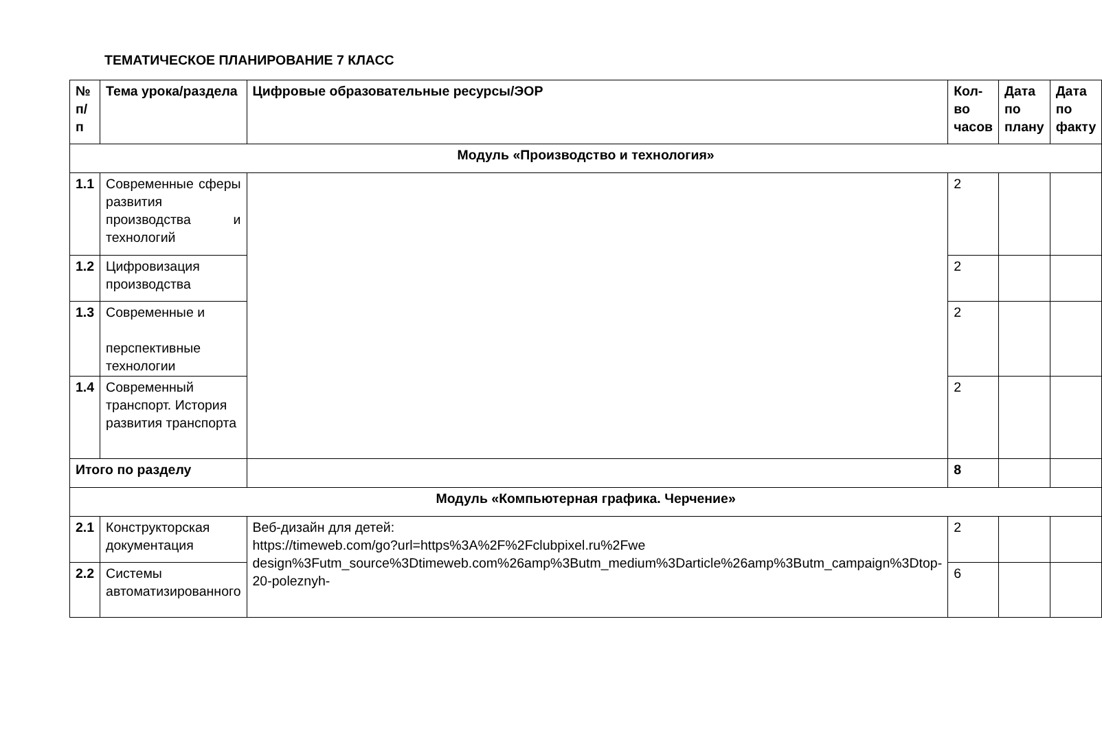ТЕМАТИЧЕСКОЕ ПЛАНИРОВАНИЕ 7 КЛАСС
| № п/ п | Тема урока/раздела | Цифровые образовательные ресурсы/ЭОР | Кол-во часов | Дата по плану | Дата по факту |
| --- | --- | --- | --- | --- | --- |
| Модуль «Производство и технология» | | | | | |
| 1.1 | Современные сферы развития производства и технологий | | 2 | | |
| 1.2 | Цифровизация производства | | 2 | | |
| 1.3 | Современные и перспективные технологии | | 2 | | |
| 1.4 | Современный транспорт. История развития транспорта | | 2 | | |
| Итого по разделу | | | 8 | | |
| Модуль «Компьютерная графика. Черчение» | | | | | |
| 2.1 | Конструкторская документация | Веб-дизайн для детей: https://timeweb.com/go?url=https%3A%2F%2Fclubpixel.ru%2Fwe design%3Futm_source%3Dtimeweb.com%26amp%3Butm_medium%3Darticle%26amp%3Butm_campaign%3Dtop-20-poleznyh- | 2 | | |
| 2.2 | Системы автоматизированного | | 6 | | |